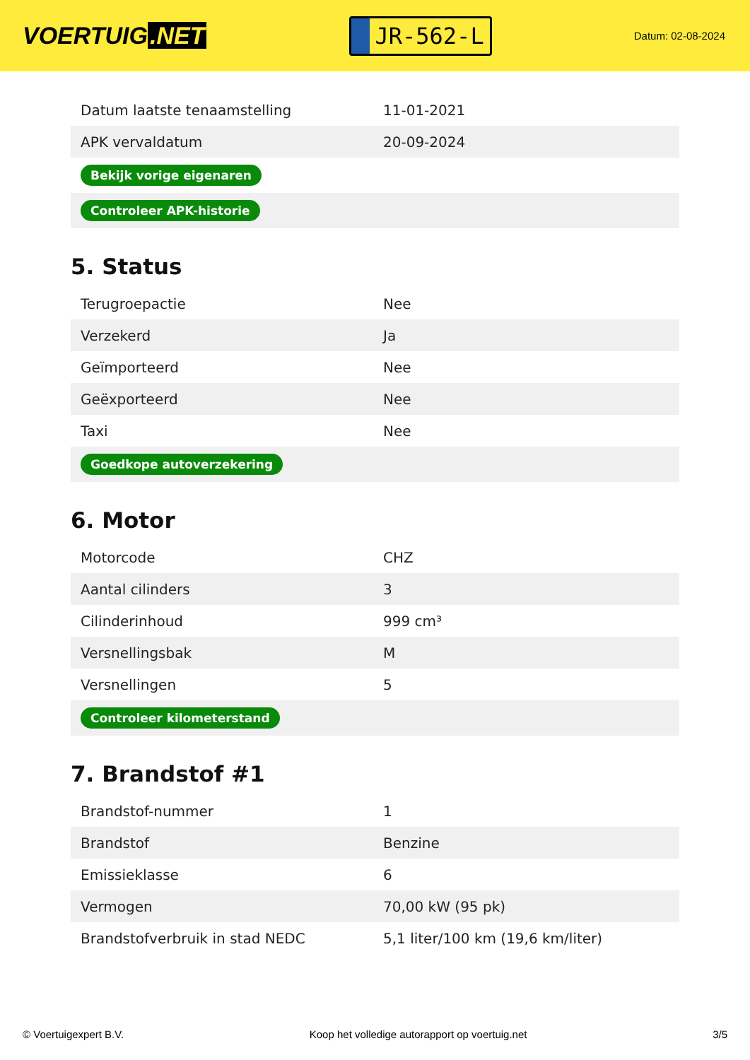VOERTUIG.NET
JR-562-L
Datum: 02-08-2024
| Datum laatste tenaamstelling | 11-01-2021 |
| APK vervaldatum | 20-09-2024 |
| Bekijk vorige eigenaren | |
| Controleer APK-historie | |
5. Status
| Terugroepactie | Nee |
| Verzekerd | Ja |
| Geïmporteerd | Nee |
| Geëxporteerd | Nee |
| Taxi | Nee |
| Goedkope autoverzekering | |
6. Motor
| Motorcode | CHZ |
| Aantal cilinders | 3 |
| Cilinderinhoud | 999 cm³ |
| Versnellingsbak | M |
| Versnellingen | 5 |
| Controleer kilometerstand | |
7. Brandstof #1
| Brandstof-nummer | 1 |
| Brandstof | Benzine |
| Emissieklasse | 6 |
| Vermogen | 70,00 kW (95 pk) |
| Brandstofverbruik in stad NEDC | 5,1 liter/100 km (19,6 km/liter) |
© Voertuigexpert B.V. Koop het volledige autorapport op voertuig.net 3/5